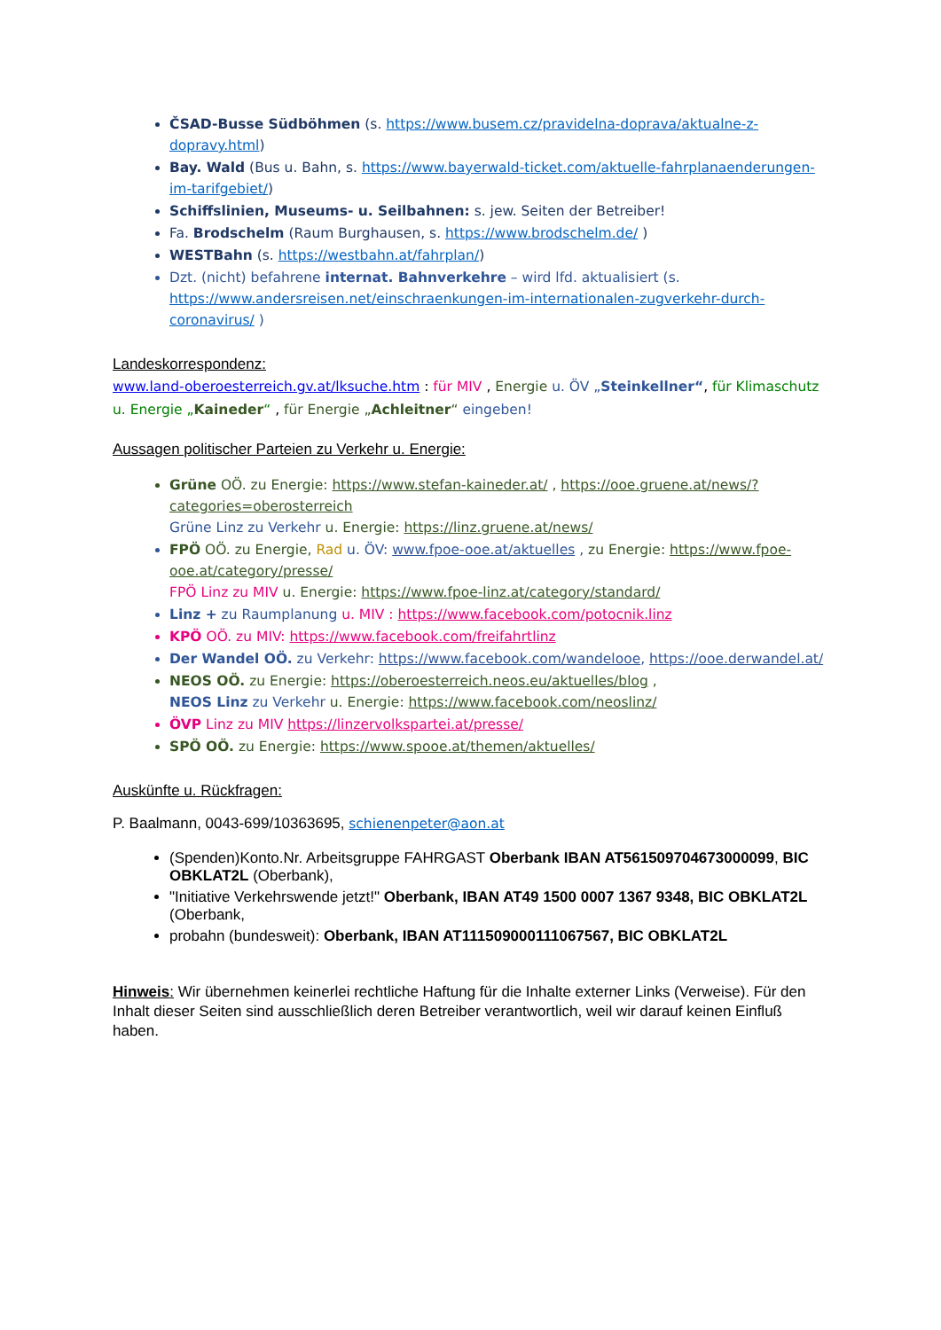ČSAD-Busse Südböhmen (s. https://www.busem.cz/pravidelna-doprava/aktualne-z-dopravy.html)
Bay. Wald (Bus u. Bahn, s. https://www.bayerwald-ticket.com/aktuelle-fahrplanaenderungen-im-tarifgebiet/)
Schiffslinien, Museums- u. Seilbahnen: s. jew. Seiten der Betreiber!
Fa. Brodschelm (Raum Burghausen, s. https://www.brodschelm.de/ )
WESTBahn (s. https://westbahn.at/fahrplan/)
Dzt. (nicht) befahrene internat. Bahnverkehre – wird lfd. aktualisiert (s. https://www.andersreisen.net/einschraenkungen-im-internationalen-zugverkehr-durch-coronavirus/ )
Landeskorrespondenz:
www.land-oberoesterreich.gv.at/lksuche.htm : für MIV , Energie u. ÖV „Steinkellner“, für Klimaschutz u. Energie „Kaineder“ , für Energie „Achleitner“ eingeben!
Aussagen politischer Parteien zu Verkehr u. Energie:
Grüne OÖ. zu Energie: https://www.stefan-kaineder.at/ , https://ooe.gruene.at/news/?categories=oberosterreich
Grüne Linz zu Verkehr u. Energie: https://linz.gruene.at/news/
FPÖ OÖ. zu Energie, Rad u. ÖV: www.fpoe-ooe.at/aktuelles , zu Energie: https://www.fpoe-ooe.at/category/presse/
FPÖ Linz zu MIV u. Energie: https://www.fpoe-linz.at/category/standard/
Linz + zu Raumplanung u. MIV : https://www.facebook.com/potocnik.linz
KPÖ OÖ. zu MIV: https://www.facebook.com/freifahrtlinz
Der Wandel OÖ. zu Verkehr: https://www.facebook.com/wandelooe, https://ooe.derwandel.at/
NEOS OÖ. zu Energie: https://oberoesterreich.neos.eu/aktuelles/blog ,
NEOS Linz zu Verkehr u. Energie: https://www.facebook.com/neoslinz/
ÖVP Linz zu MIV https://linzervolkspartei.at/presse/
SPÖ OÖ. zu Energie: https://www.spooe.at/themen/aktuelles/
Auskünfte u. Rückfragen:
P. Baalmann, 0043-699/10363695, schienenpeter@aon.at
(Spenden)Konto.Nr. Arbeitsgruppe FAHRGAST Oberbank IBAN AT561509704673000099, BIC OBKLAT2L (Oberbank),
"Initiative Verkehrswende jetzt!" Oberbank, IBAN AT49 1500 0007 1367 9348, BIC OBKLAT2L (Oberbank,
probahn (bundesweit): Oberbank, IBAN AT111509000111067567, BIC OBKLAT2L
Hinweis: Wir übernehmen keinerlei rechtliche Haftung für die Inhalte externer Links (Verweise). Für den Inhalt dieser Seiten sind ausschließlich deren Betreiber verantwortlich, weil wir darauf keinen Einfluß haben.